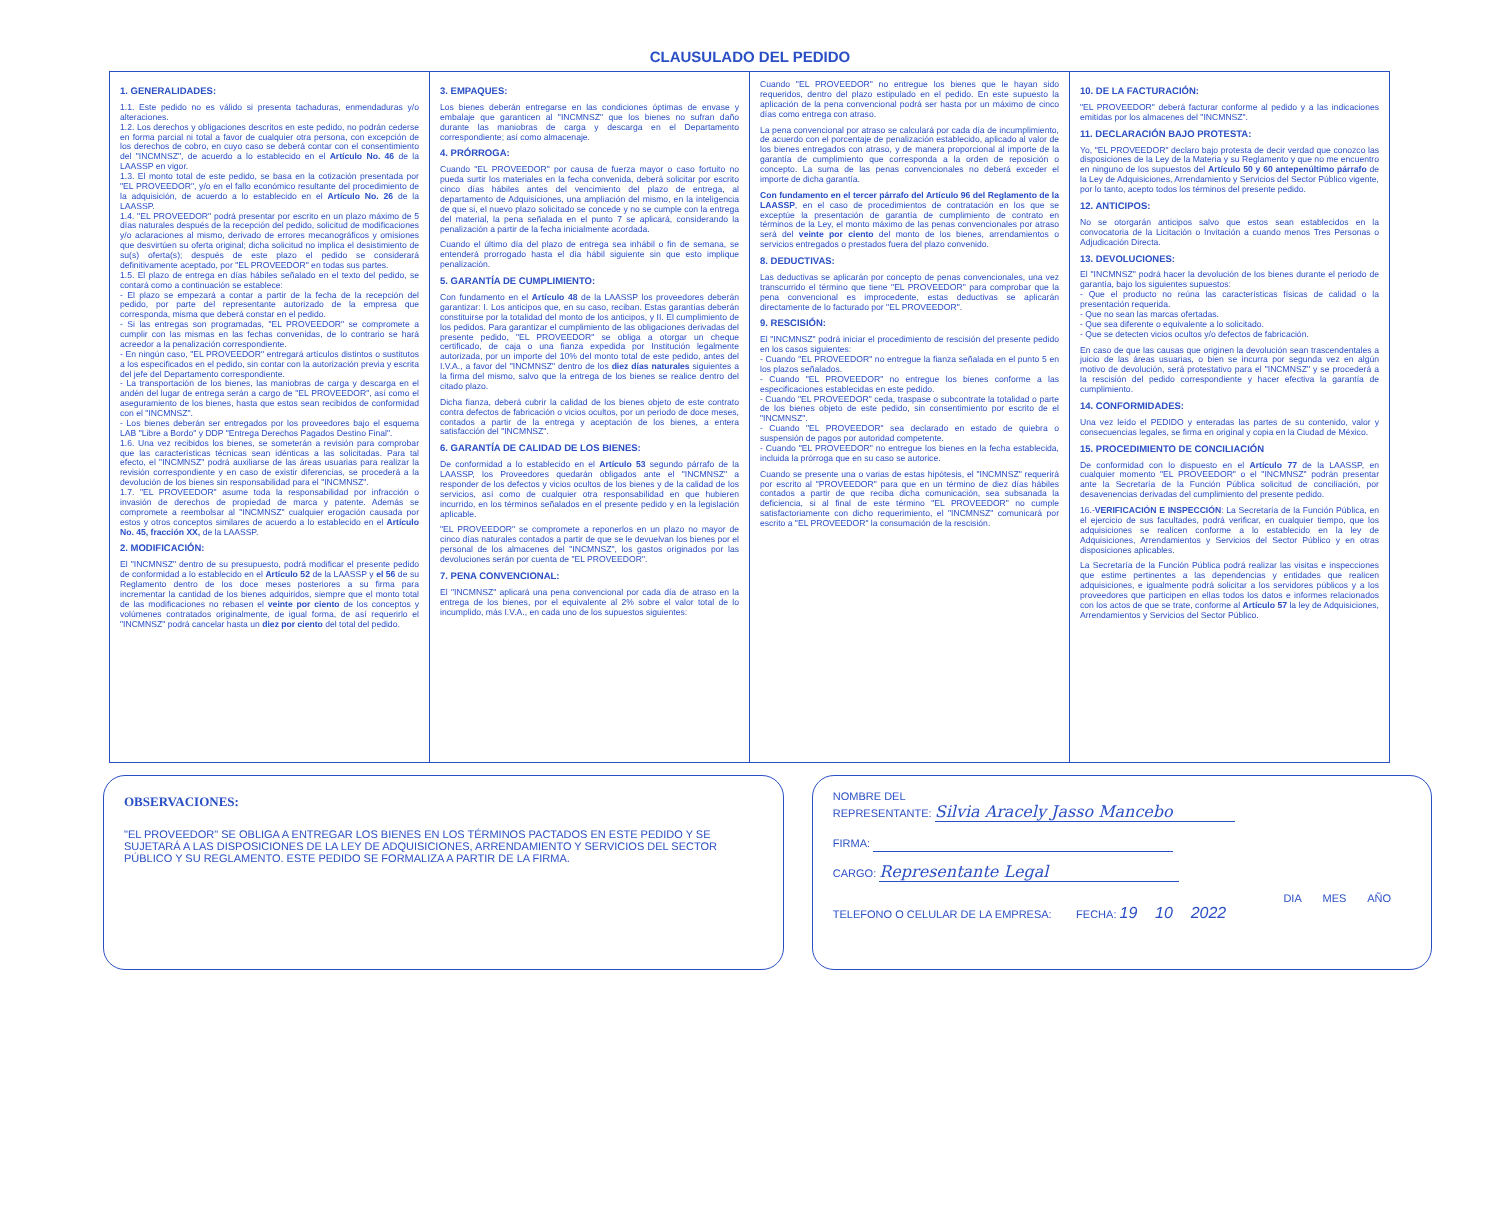CLAUSULADO DEL PEDIDO
1. GENERALIDADES:
1.1. Este pedido no es válido si presenta tachaduras, enmendaduras y/o alteraciones.
1.2. Los derechos y obligaciones descritos en este pedido, no podrán cederse en forma parcial ni total a favor de cualquier otra persona, con excepción de los derechos de cobro, en cuyo caso se deberá contar con el consentimiento del "INCMNSZ", de acuerdo a lo establecido en el Artículo No. 46 de la LAASSP en vigor.
1.3. El monto total de este pedido, se basa en la cotización presentada por "EL PROVEEDOR", y/o en el fallo económico resultante del procedimiento de la adquisición, de acuerdo a lo establecido en el Artículo No. 26 de la LAASSP.
1.4. "EL PROVEEDOR" podrá presentar por escrito en un plazo máximo de 5 días naturales después de la recepción del pedido, solicitud de modificaciones y/o aclaraciones al mismo, derivado de errores mecanográficos y omisiones que desvirtúen su oferta original; dicha solicitud no implica el desistimiento de su(s) oferta(s); después de este plazo el pedido se considerará definitivamente aceptado, por "EL PROVEEDOR" en todas sus partes.
1.5. El plazo de entrega en días hábiles señalado en el texto del pedido, se contará como a continuación se establece:
- El plazo se empezará a contar a partir de la fecha de la recepción del pedido, por parte del representante autorizado de la empresa que corresponda, misma que deberá constar en el pedido.
- Si las entregas son programadas, "EL PROVEEDOR" se compromete a cumplir con las mismas en las fechas convenidas, de lo contrario se hará acreedor a la penalización correspondiente.
- En ningún caso, "EL PROVEEDOR" entregará artículos distintos o sustitutos a los especificados en el pedido, sin contar con la autorización previa y escrita del jefe del Departamento correspondiente.
- La transportación de los bienes, las maniobras de carga y descarga en el andén del lugar de entrega serán a cargo de "EL PROVEEDOR", así como el aseguramiento de los bienes, hasta que estos sean recibidos de conformidad con el "INCMNSZ".
- Los bienes deberán ser entregados por los proveedores bajo el esquema LAB "Libre a Bordo" y DDP "Entrega Derechos Pagados Destino Final".
1.6. Una vez recibidos los bienes, se someterán a revisión para comprobar que las características técnicas sean idénticas a las solicitadas. Para tal efecto, el "INCMNSZ" podrá auxiliarse de las áreas usuarias para realizar la revisión correspondiente y en caso de existir diferencias, se procederá a la devolución de los bienes sin responsabilidad para el "INCMNSZ".
1.7. "EL PROVEEDOR" asume toda la responsabilidad por infracción o invasión de derechos de propiedad de marca y patente. Además se compromete a reembolsar al "INCMNSZ" cualquier erogación causada por estos y otros conceptos similares de acuerdo a lo establecido en el Artículo No. 45, fracción XX, de la LAASSP.
2. MODIFICACIÓN:
El "INCMNSZ" dentro de su presupuesto, podrá modificar el presente pedido de conformidad a lo establecido en el Artículo 52 de la LAASSP y el 56 de su Reglamento dentro de los doce meses posteriores a su firma para incrementar la cantidad de los bienes adquiridos, siempre que el monto total de las modificaciones no rebasen el veinte por ciento de los conceptos y volúmenes contratados originalmente, de igual forma, de así requerirlo el "INCMNSZ" podrá cancelar hasta un diez por ciento del total del pedido.
3. EMPAQUES:
Los bienes deberán entregarse en las condiciones óptimas de envase y embalaje que garanticen al "INCMNSZ" que los bienes no sufran daño durante las maniobras de carga y descarga en el Departamento correspondiente; así como almacenaje.
4. PRÓRROGA:
Cuando "EL PROVEEDOR" por causa de fuerza mayor o caso fortuito no pueda surtir los materiales en la fecha convenida, deberá solicitar por escrito cinco días hábiles antes del vencimiento del plazo de entrega, al departamento de Adquisiciones, una ampliación del mismo, en la inteligencia de que si, el nuevo plazo solicitado se concede y no se cumple con la entrega del material, la pena señalada en el punto 7 se aplicará, considerando la penalización a partir de la fecha inicialmente acordada.
Cuando el último día del plazo de entrega sea inhábil o fin de semana, se entenderá prorrogado hasta el día hábil siguiente sin que esto implique penalización.
5. GARANTÍA DE CUMPLIMIENTO:
Con fundamento en el Artículo 48 de la LAASSP los proveedores deberán garantizar: I. Los anticipos que, en su caso, reciban. Estas garantías deberán constituirse por la totalidad del monto de los anticipos, y II. El cumplimiento de los pedidos. Para garantizar el cumplimiento de las obligaciones derivadas del presente pedido, "EL PROVEEDOR" se obliga a otorgar un cheque certificado, de caja o una fianza expedida por Institución legalmente autorizada, por un importe del 10% del monto total de este pedido, antes del I.V.A., a favor del "INCMNSZ" dentro de los diez días naturales siguientes a la firma del mismo, salvo que la entrega de los bienes se realice dentro del citado plazo.
Dicha fianza, deberá cubrir la calidad de los bienes objeto de este contrato contra defectos de fabricación o vicios ocultos, por un periodo de doce meses, contados a partir de la entrega y aceptación de los bienes, a entera satisfacción del "INCMNSZ".
6. GARANTÍA DE CALIDAD DE LOS BIENES:
De conformidad a lo establecido en el Artículo 53 segundo párrafo de la LAASSP, los Proveedores quedarán obligados ante el "INCMNSZ" a responder de los defectos y vicios ocultos de los bienes y de la calidad de los servicios, así como de cualquier otra responsabilidad en que hubieren incurrido, en los términos señalados en el presente pedido y en la legislación aplicable.
"EL PROVEEDOR" se compromete a reponerlos en un plazo no mayor de cinco días naturales contados a partir de que se le devuelvan los bienes por el personal de los almacenes del "INCMNSZ", los gastos originados por las devoluciones serán por cuenta de "EL PROVEEDOR".
7. PENA CONVENCIONAL:
El "INCMNSZ" aplicará una pena convencional por cada día de atraso en la entrega de los bienes, por el equivalente al 2% sobre el valor total de lo incumplido, más I.V.A., en cada uno de los supuestos siguientes:
Cuando "EL PROVEEDOR" no entregue los bienes que le hayan sido requeridos, dentro del plazo estipulado en el pedido. En este supuesto la aplicación de la pena convencional podrá ser hasta por un máximo de cinco días como entrega con atraso.
La pena convencional por atraso se calculará por cada día de incumplimiento, de acuerdo con el porcentaje de penalización establecido, aplicado al valor de los bienes entregados con atraso, y de manera proporcional al importe de la garantía de cumplimiento que corresponda a la orden de reposición o concepto. La suma de las penas convencionales no deberá exceder el importe de dicha garantía.
Con fundamento en el tercer párrafo del Artículo 96 del Reglamento de la LAASSP, en el caso de procedimientos de contratación en los que se exceptúe la presentación de garantía de cumplimiento de contrato en términos de la Ley, el monto máximo de las penas convencionales por atraso será del veinte por ciento del monto de los bienes, arrendamientos o servicios entregados o prestados fuera del plazo convenido.
8. DEDUCTIVAS:
Las deductivas se aplicarán por concepto de penas convencionales, una vez transcurrido el término que tiene "EL PROVEEDOR" para comprobar que la pena convencional es improcedente, estas deductivas se aplicarán directamente de lo facturado por "EL PROVEEDOR".
9. RESCISIÓN:
El "INCMNSZ" podrá iniciar el procedimiento de rescisión del presente pedido en los casos siguientes:
- Cuando "EL PROVEEDOR" no entregue la fianza señalada en el punto 5 en los plazos señalados.
- Cuando "EL PROVEEDOR" no entregue los bienes conforme a las especificaciones establecidas en este pedido.
- Cuando "EL PROVEEDOR" ceda, traspase o subcontrate la totalidad o parte de los bienes objeto de este pedido, sin consentimiento por escrito de el "INCMNSZ".
- Cuando "EL PROVEEDOR" sea declarado en estado de quiebra o suspensión de pagos por autoridad competente.
- Cuando "EL PROVEEDOR" no entregue los bienes en la fecha establecida, incluida la prórroga que en su caso se autorice.
Cuando se presente una o varias de estas hipótesis, el "INCMNSZ" requerirá por escrito al "PROVEEDOR" para que en un término de diez días hábiles contados a partir de que reciba dicha comunicación, sea subsanada la deficiencia, si al final de este término "EL PROVEEDOR" no cumple satisfactoriamente con dicho requerimiento, el "INCMNSZ" comunicará por escrito a "EL PROVEEDOR" la consumación de la rescisión.
10. DE LA FACTURACIÓN:
"EL PROVEEDOR" deberá facturar conforme al pedido y a las indicaciones emitidas por los almacenes del "INCMNSZ".
11. DECLARACIÓN BAJO PROTESTA:
Yo, "EL PROVEEDOR" declaro bajo protesta de decir verdad que conozco las disposiciones de la Ley de la Materia y su Reglamento y que no me encuentro en ninguno de los supuestos del Artículo 50 y 60 antepenúltimo párrafo de la Ley de Adquisiciones, Arrendamiento y Servicios del Sector Público vigente, por lo tanto, acepto todos los términos del presente pedido.
12. ANTICIPOS:
No se otorgarán anticipos salvo que estos sean establecidos en la convocatoria de la Licitación o Invitación a cuando menos Tres Personas o Adjudicación Directa.
13. DEVOLUCIONES:
El "INCMNSZ" podrá hacer la devolución de los bienes durante el periodo de garantía, bajo los siguientes supuestos:
- Que el producto no reúna las características físicas de calidad o la presentación requerida.
- Que no sean las marcas ofertadas.
- Que sea diferente o equivalente a lo solicitado.
- Que se detecten vicios ocultos y/o defectos de fabricación.
En caso de que las causas que originen la devolución sean trascendentales a juicio de las áreas usuarias, o bien se incurra por segunda vez en algún motivo de devolución, será protestativo para el "INCMNSZ" y se procederá a la rescisión del pedido correspondiente y hacer efectiva la garantía de cumplimiento.
14. CONFORMIDADES:
Una vez leído el PEDIDO y enteradas las partes de su contenido, valor y consecuencias legales, se firma en original y copia en la Ciudad de México.
15. PROCEDIMIENTO DE CONCILIACIÓN
De conformidad con lo dispuesto en el Artículo 77 de la LAASSP, en cualquier momento "EL PROVEEDOR" o el "INCMNSZ" podrán presentar ante la Secretaría de la Función Pública solicitud de conciliación, por desavenencias derivadas del cumplimiento del presente pedido.
16.-VERIFICACIÓN E INSPECCIÓN: La Secretaría de la Función Pública, en el ejercicio de sus facultades, podrá verificar, en cualquier tiempo, que los adquisiciones se realicen conforme a lo establecido en la ley de Adquisiciones, Arrendamientos y Servicios del Sector Público y en otras disposiciones aplicables.
La Secretaría de la Función Pública podrá realizar las visitas e inspecciones que estime pertinentes a las dependencias y entidades que realicen adquisiciones, e igualmente podrá solicitar a los servidores públicos y a los proveedores que participen en ellas todos los datos e informes relacionados con los actos de que se trate, conforme al Artículo 57 la ley de Adquisiciones, Arrendamientos y Servicios del Sector Público.
OBSERVACIONES:
"EL PROVEEDOR" SE OBLIGA A ENTREGAR LOS BIENES EN LOS TÉRMINOS PACTADOS EN ESTE PEDIDO Y SE SUJETARÁ A LAS DISPOSICIONES DE LA LEY DE ADQUISICIONES, ARRENDAMIENTO Y SERVICIOS DEL SECTOR PÚBLICO Y SU REGLAMENTO. ESTE PEDIDO SE FORMALIZA A PARTIR DE LA FIRMA.
NOMBRE DEL
REPRESENTANTE: Silvia Aracely Jasso Mancebo
FIRMA:
CARGO: Representante Legal
DIA MES AÑO
TELEFONO O CELULAR DE LA EMPRESA: FECHA: 19 10 2022